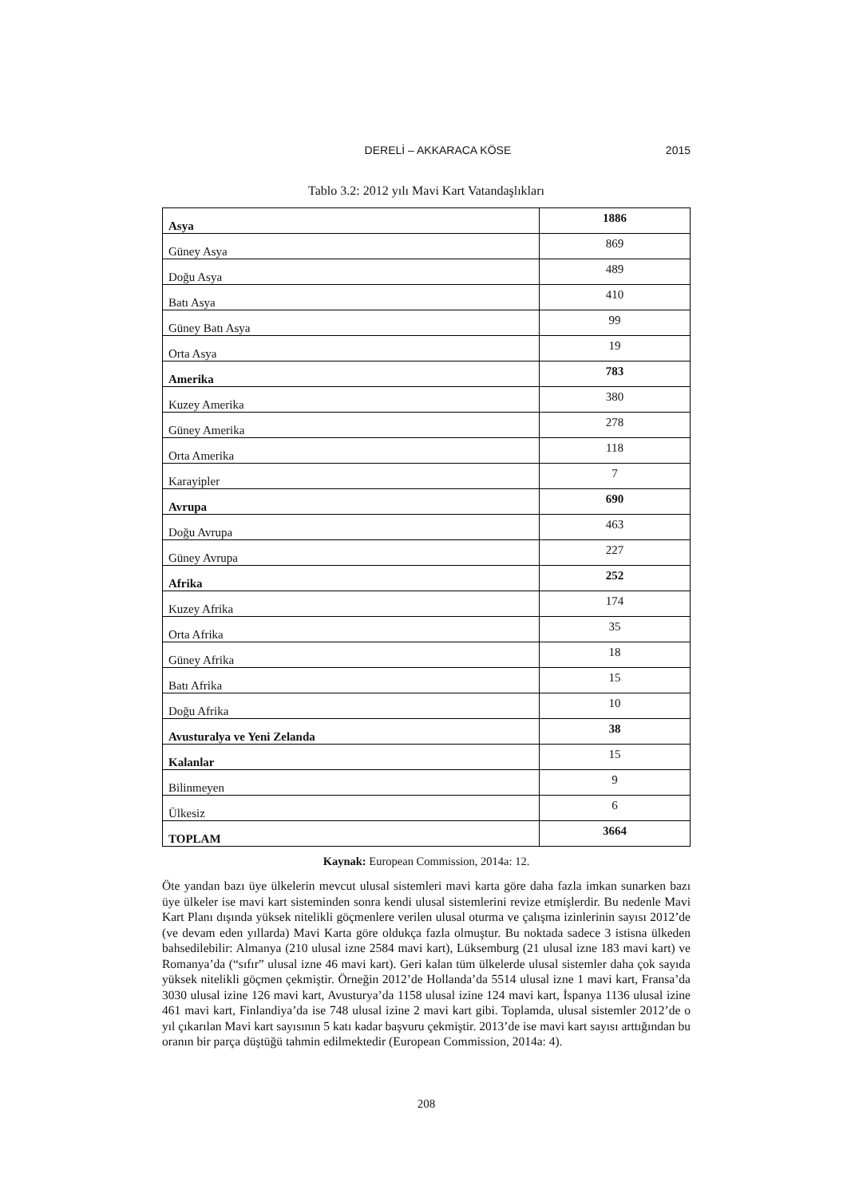DERELİ – AKKARACA KÖSE 2015
Tablo 3.2: 2012 yılı Mavi Kart Vatandaşlıkları
| Asya | 1886 |
| Güney Asya | 869 |
| Doğu Asya | 489 |
| Batı Asya | 410 |
| Güney Batı Asya | 99 |
| Orta Asya | 19 |
| Amerika | 783 |
| Kuzey Amerika | 380 |
| Güney Amerika | 278 |
| Orta Amerika | 118 |
| Karayipler | 7 |
| Avrupa | 690 |
| Doğu Avrupa | 463 |
| Güney Avrupa | 227 |
| Afrika | 252 |
| Kuzey Afrika | 174 |
| Orta Afrika | 35 |
| Güney Afrika | 18 |
| Batı Afrika | 15 |
| Doğu Afrika | 10 |
| Avusturalya ve Yeni Zelanda | 38 |
| Kalanlar | 15 |
| Bilinmeyen | 9 |
| Ülkesiz | 6 |
| TOPLAM | 3664 |
Kaynak: European Commission, 2014a: 12.
Öte yandan bazı üye ülkelerin mevcut ulusal sistemleri mavi karta göre daha fazla imkan sunarken bazı üye ülkeler ise mavi kart sisteminden sonra kendi ulusal sistemlerini revize etmişlerdir. Bu nedenle Mavi Kart Planı dışında yüksek nitelikli göçmenlere verilen ulusal oturma ve çalışma izinlerinin sayısı 2012’de (ve devam eden yıllarda) Mavi Karta göre oldukça fazla olmuştur. Bu noktada sadece 3 istisna ülkeden bahsedilebilir: Almanya (210 ulusal izne 2584 mavi kart), Lüksemburg (21 ulusal izne 183 mavi kart) ve Romanya’da (“sıfır” ulusal izne 46 mavi kart). Geri kalan tüm ülkelerde ulusal sistemler daha çok sayıda yüksek nitelikli göçmen çekmiştir. Örneğin 2012’de Hollanda’da 5514 ulusal izne 1 mavi kart, Fransa’da 3030 ulusal izine 126 mavi kart, Avusturya’da 1158 ulusal izine 124 mavi kart, İspanya 1136 ulusal izine 461 mavi kart, Finlandiya’da ise 748 ulusal izine 2 mavi kart gibi. Toplamda, ulusal sistemler 2012’de o yıl çıkarılan Mavi kart sayısının 5 katı kadar başvuru çekmiştir. 2013’de ise mavi kart sayısı arttığından bu oranın bir parça düştüğü tahmin edilmektedir (European Commission, 2014a: 4).
208